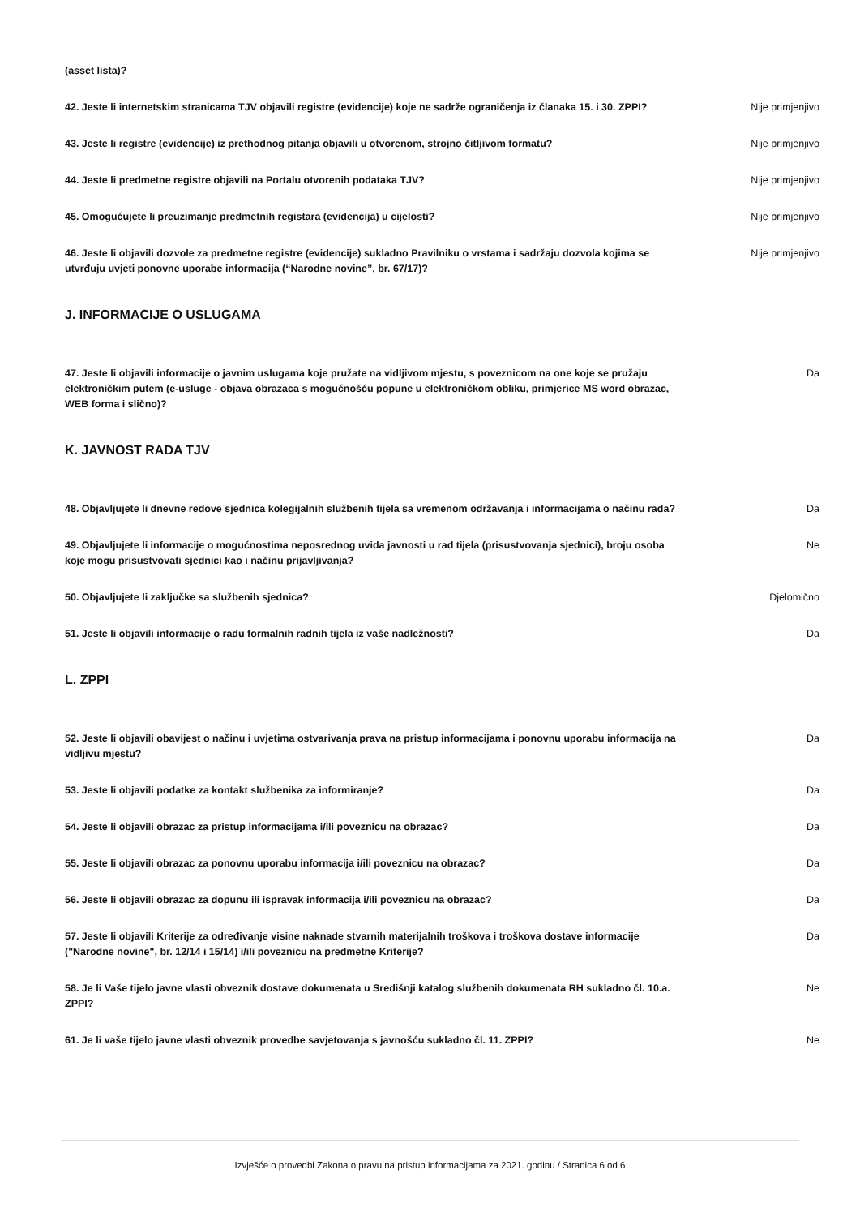| (asset lista)? | |
| 42. Jeste li internetskim stranicama TJV objavili registre (evidencije) koje ne sadrže ograničenja iz članaka 15. i 30. ZPPI? | Nije primjenjivo |
| 43. Jeste li registre (evidencije) iz prethodnog pitanja objavili u otvorenom, strojno čitljivom formatu? | Nije primjenjivo |
| 44. Jeste li predmetne registre objavili na Portalu otvorenih podataka TJV? | Nije primjenjivo |
| 45. Omogućujete li preuzimanje predmetnih registara (evidencija) u cijelosti? | Nije primjenjivo |
| 46. Jeste li objavili dozvole za predmetne registre (evidencije) sukladno Pravilniku o vrstama i sadržaju dozvola kojima se utvrđuju uvjeti ponovne uporabe informacija (“Narodne novine”, br. 67/17)? | Nije primjenjivo |
J. INFORMACIJE O USLUGAMA
| 47. Jeste li objavili informacije o javnim uslugama koje pružate na vidljivom mjestu, s poveznicom na one koje se pružaju elektroničkim putem (e-usluge - objava obrazaca s mogućnošću popune u elektroničkom obliku, primjerice MS word obrazac, WEB forma i slično)? | Da |
K. JAVNOST RADA TJV
| 48. Objavljujete li dnevne redove sjednica kolegijalnih službenih tijela sa vremenom održavanja i informacijama o načinu rada? | Da |
| 49. Objavljujete li informacije o mogućnostima neposrednog uvida javnosti u rad tijela (prisustvovanja sjednici), broju osoba koje mogu prisustvovati sjednici kao i načinu prijavljivanja? | Ne |
| 50. Objavljujete li zaključke sa službenih sjednica? | Djelomično |
| 51. Jeste li objavili informacije o radu formalnih radnih tijela iz vaše nadležnosti? | Da |
L. ZPPI
| 52. Jeste li objavili obavijest o načinu i uvjetima ostvarivanja prava na pristup informacijama i ponovnu uporabu informacija na vidljivu mjestu? | Da |
| 53. Jeste li objavili podatke za kontakt službenika za informiranje? | Da |
| 54. Jeste li objavili obrazac za pristup informacijama i/ili poveznicu na obrazac? | Da |
| 55. Jeste li objavili obrazac za ponovnu uporabu informacija i/ili poveznicu na obrazac? | Da |
| 56. Jeste li objavili obrazac za dopunu ili ispravak informacija i/ili poveznicu na obrazac? | Da |
| 57. Jeste li objavili Kriterije za određivanje visine naknade stvarnih materijalnih troškova i troškova dostave informacije ("Narodne novine", br. 12/14 i 15/14) i/ili poveznicu na predmetne Kriterije? | Da |
| 58. Je li Vaše tijelo javne vlasti obveznik dostave dokumenata u Središnji katalog službenih dokumenata RH sukladno čl. 10.a. ZPPI? | Ne |
| 61. Je li vaše tijelo javne vlasti obveznik provedbe savjetovanja s javnošću sukladno čl. 11. ZPPI? | Ne |
Izvješće o provedbi Zakona o pravu na pristup informacijama za 2021. godinu / Stranica 6 od 6